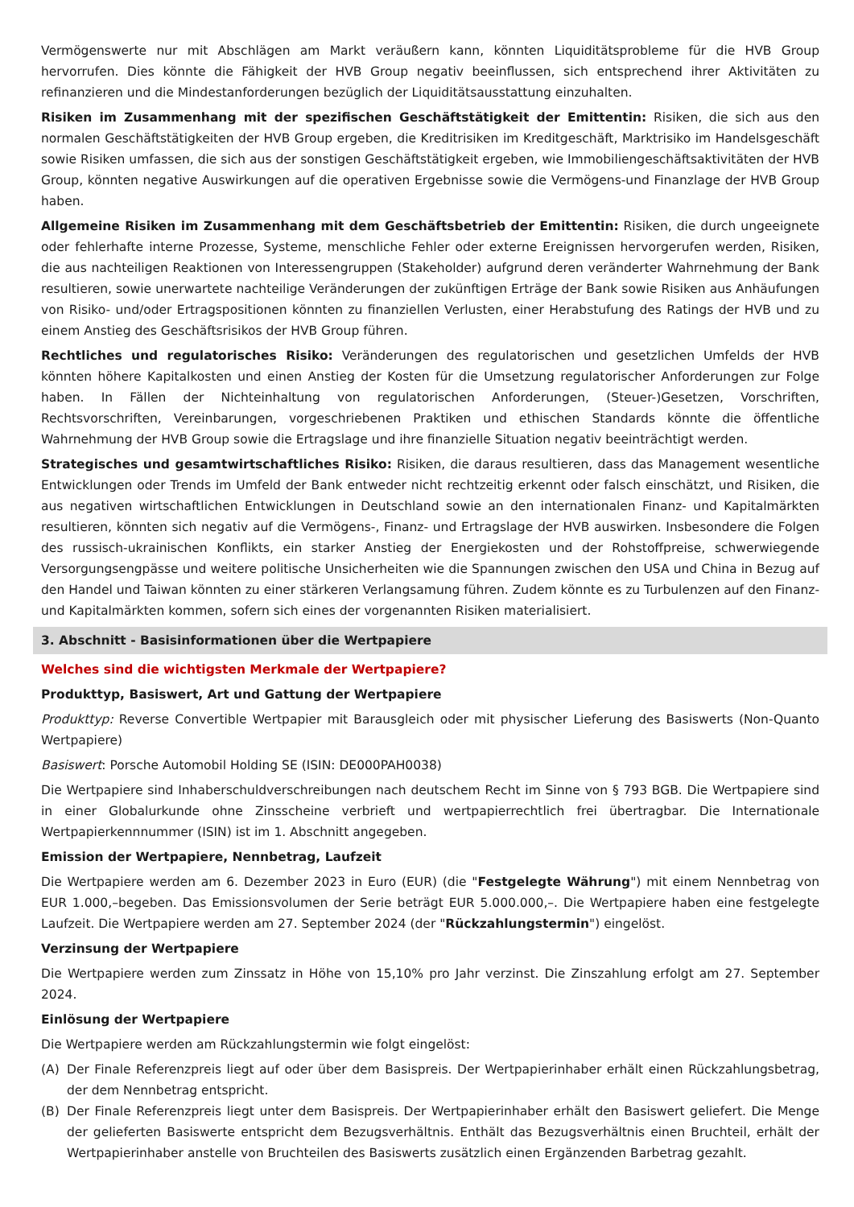Vermögenswerte nur mit Abschlägen am Markt veräußern kann, könnten Liquiditätsprobleme für die HVB Group hervorrufen. Dies könnte die Fähigkeit der HVB Group negativ beeinflussen, sich entsprechend ihrer Aktivitäten zu refinanzieren und die Mindestanforderungen bezüglich der Liquiditätsausstattung einzuhalten.
Risiken im Zusammenhang mit der spezifischen Geschäftstätigkeit der Emittentin: Risiken, die sich aus den normalen Geschäftstätigkeiten der HVB Group ergeben, die Kreditrisiken im Kreditgeschäft, Marktrisiko im Handelsgeschäft sowie Risiken umfassen, die sich aus der sonstigen Geschäftstätigkeit ergeben, wie Immobiliengeschäftsaktivitäten der HVB Group, könnten negative Auswirkungen auf die operativen Ergebnisse sowie die Vermögens-und Finanzlage der HVB Group haben.
Allgemeine Risiken im Zusammenhang mit dem Geschäftsbetrieb der Emittentin: Risiken, die durch ungeeignete oder fehlerhafte interne Prozesse, Systeme, menschliche Fehler oder externe Ereignissen hervorgerufen werden, Risiken, die aus nachteiligen Reaktionen von Interessengruppen (Stakeholder) aufgrund deren veränderter Wahrnehmung der Bank resultieren, sowie unerwartete nachteilige Veränderungen der zukünftigen Erträge der Bank sowie Risiken aus Anhäufungen von Risiko- und/oder Ertragspositionen könnten zu finanziellen Verlusten, einer Herabstufung des Ratings der HVB und zu einem Anstieg des Geschäftsrisikos der HVB Group führen.
Rechtliches und regulatorisches Risiko: Veränderungen des regulatorischen und gesetzlichen Umfelds der HVB könnten höhere Kapitalkosten und einen Anstieg der Kosten für die Umsetzung regulatorischer Anforderungen zur Folge haben. In Fällen der Nichteinhaltung von regulatorischen Anforderungen, (Steuer-)Gesetzen, Vorschriften, Rechtsvorschriften, Vereinbarungen, vorgeschriebenen Praktiken und ethischen Standards könnte die öffentliche Wahrnehmung der HVB Group sowie die Ertragslage und ihre finanzielle Situation negativ beeinträchtigt werden.
Strategisches und gesamtwirtschaftliches Risiko: Risiken, die daraus resultieren, dass das Management wesentliche Entwicklungen oder Trends im Umfeld der Bank entweder nicht rechtzeitig erkennt oder falsch einschätzt, und Risiken, die aus negativen wirtschaftlichen Entwicklungen in Deutschland sowie an den internationalen Finanz- und Kapitalmärkten resultieren, könnten sich negativ auf die Vermögens-, Finanz- und Ertragslage der HVB auswirken. Insbesondere die Folgen des russisch-ukrainischen Konflikts, ein starker Anstieg der Energiekosten und der Rohstoffpreise, schwerwiegende Versorgungsengpässe und weitere politische Unsicherheiten wie die Spannungen zwischen den USA und China in Bezug auf den Handel und Taiwan könnten zu einer stärkeren Verlangsamung führen. Zudem könnte es zu Turbulenzen auf den Finanz- und Kapitalmärkten kommen, sofern sich eines der vorgenannten Risiken materialisiert.
3. Abschnitt - Basisinformationen über die Wertpapiere
Welches sind die wichtigsten Merkmale der Wertpapiere?
Produkttyp, Basiswert, Art und Gattung der Wertpapiere
Produkttyp: Reverse Convertible Wertpapier mit Barausgleich oder mit physischer Lieferung des Basiswerts (Non-Quanto Wertpapiere)
Basiswert: Porsche Automobil Holding SE (ISIN: DE000PAH0038)
Die Wertpapiere sind Inhaberschuldverschreibungen nach deutschem Recht im Sinne von § 793 BGB. Die Wertpapiere sind in einer Globalurkunde ohne Zinsscheine verbrieft und wertpapierrechtlich frei übertragbar. Die Internationale Wertpapierkennnummer (ISIN) ist im 1. Abschnitt angegeben.
Emission der Wertpapiere, Nennbetrag, Laufzeit
Die Wertpapiere werden am 6. Dezember 2023 in Euro (EUR) (die "Festgelegte Währung") mit einem Nennbetrag von EUR 1.000,–begeben. Das Emissionsvolumen der Serie beträgt EUR 5.000.000,–. Die Wertpapiere haben eine festgelegte Laufzeit. Die Wertpapiere werden am 27. September 2024 (der "Rückzahlungstermin") eingelöst.
Verzinsung der Wertpapiere
Die Wertpapiere werden zum Zinssatz in Höhe von 15,10% pro Jahr verzinst. Die Zinszahlung erfolgt am 27. September 2024.
Einlösung der Wertpapiere
Die Wertpapiere werden am Rückzahlungstermin wie folgt eingelöst:
(A) Der Finale Referenzpreis liegt auf oder über dem Basispreis. Der Wertpapierinhaber erhält einen Rückzahlungsbetrag, der dem Nennbetrag entspricht.
(B) Der Finale Referenzpreis liegt unter dem Basispreis. Der Wertpapierinhaber erhält den Basiswert geliefert. Die Menge der gelieferten Basiswerte entspricht dem Bezugsverhältnis. Enthält das Bezugsverhältnis einen Bruchteil, erhält der Wertpapierinhaber anstelle von Bruchteilen des Basiswerts zusätzlich einen Ergänzenden Barbetrag gezahlt.